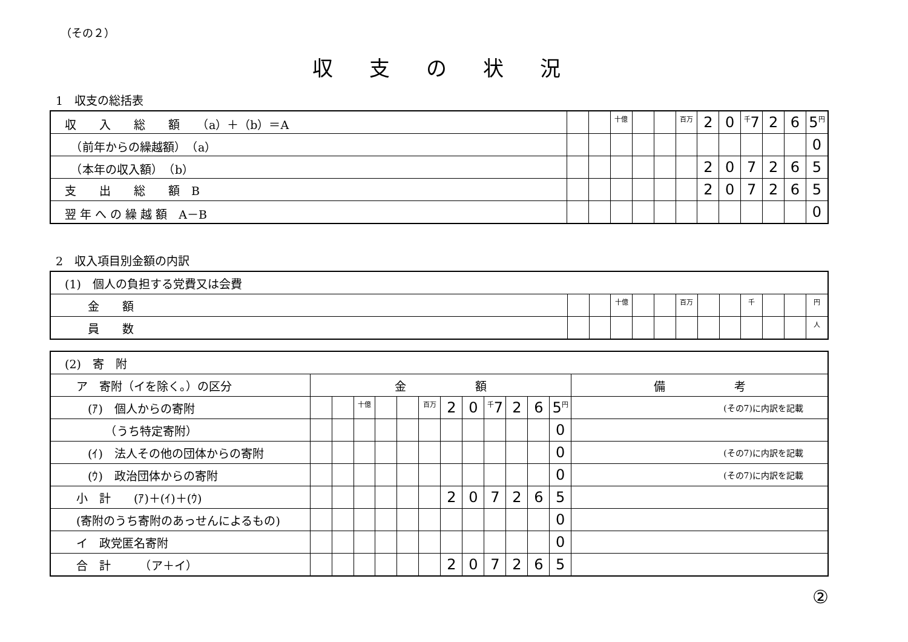（その２）
収支の状況
1　収支の総括表
| 収 入 総 額 （a）＋（b）＝A | | | 十億 | | | 百万 | 2 | 0 | 千 7 | 2 | 6 | 5 円 |
| （前年からの繰越額） （a） | | | | | | | | | | | | 0 |
| （本年の収入額） （b） | | | | | | | 2 | 0 | 7 | 2 | 6 | 5 |
| 支 出 総 額 B | | | | | | | 2 | 0 | 7 | 2 | 6 | 5 |
| 翌 年 へ の 繰 越 額 A－B | | | | | | | | | | | | 0 |
2　収入項目別金額の内訳
| (1) 個人の負担する党費又は会費 | | | | | | | | | | | | |
| 金 額 | | | 十億 | | | 百万 | | | 千 | | | 円 |
| 員 数 | | | | | | | | | | | | 人 |
| (2) 寄 附 | | | | | | | | | | | | | |
| ア 寄附（イを除く。）の区分 | 金 額 | | | | | | | | | | | | 備 考 |
| (ｱ) 個人からの寄附 | | | 十億 | | | 百万 | 2 | 0 | 千 7 | 2 | 6 | 5 円 | (その7)に内訳を記載 |
| （うち特定寄附） | | | | | | | | | | | | 0 | |
| (ｲ) 法人その他の団体からの寄附 | | | | | | | | | | | | 0 | (その7)に内訳を記載 |
| (ｳ) 政治団体からの寄附 | | | | | | | | | | | | 0 | (その7)に内訳を記載 |
| 小 計 (ｱ)＋(ｲ)＋(ｳ) | | | | | | | 2 | 0 | 7 | 2 | 6 | 5 | |
| (寄附のうち寄附のあっせんによるもの) | | | | | | | | | | | | 0 | |
| イ 政党匿名寄附 | | | | | | | | | | | | 0 | |
| 合 計 （ア＋イ） | | | | | | | 2 | 0 | 7 | 2 | 6 | 5 | |
②